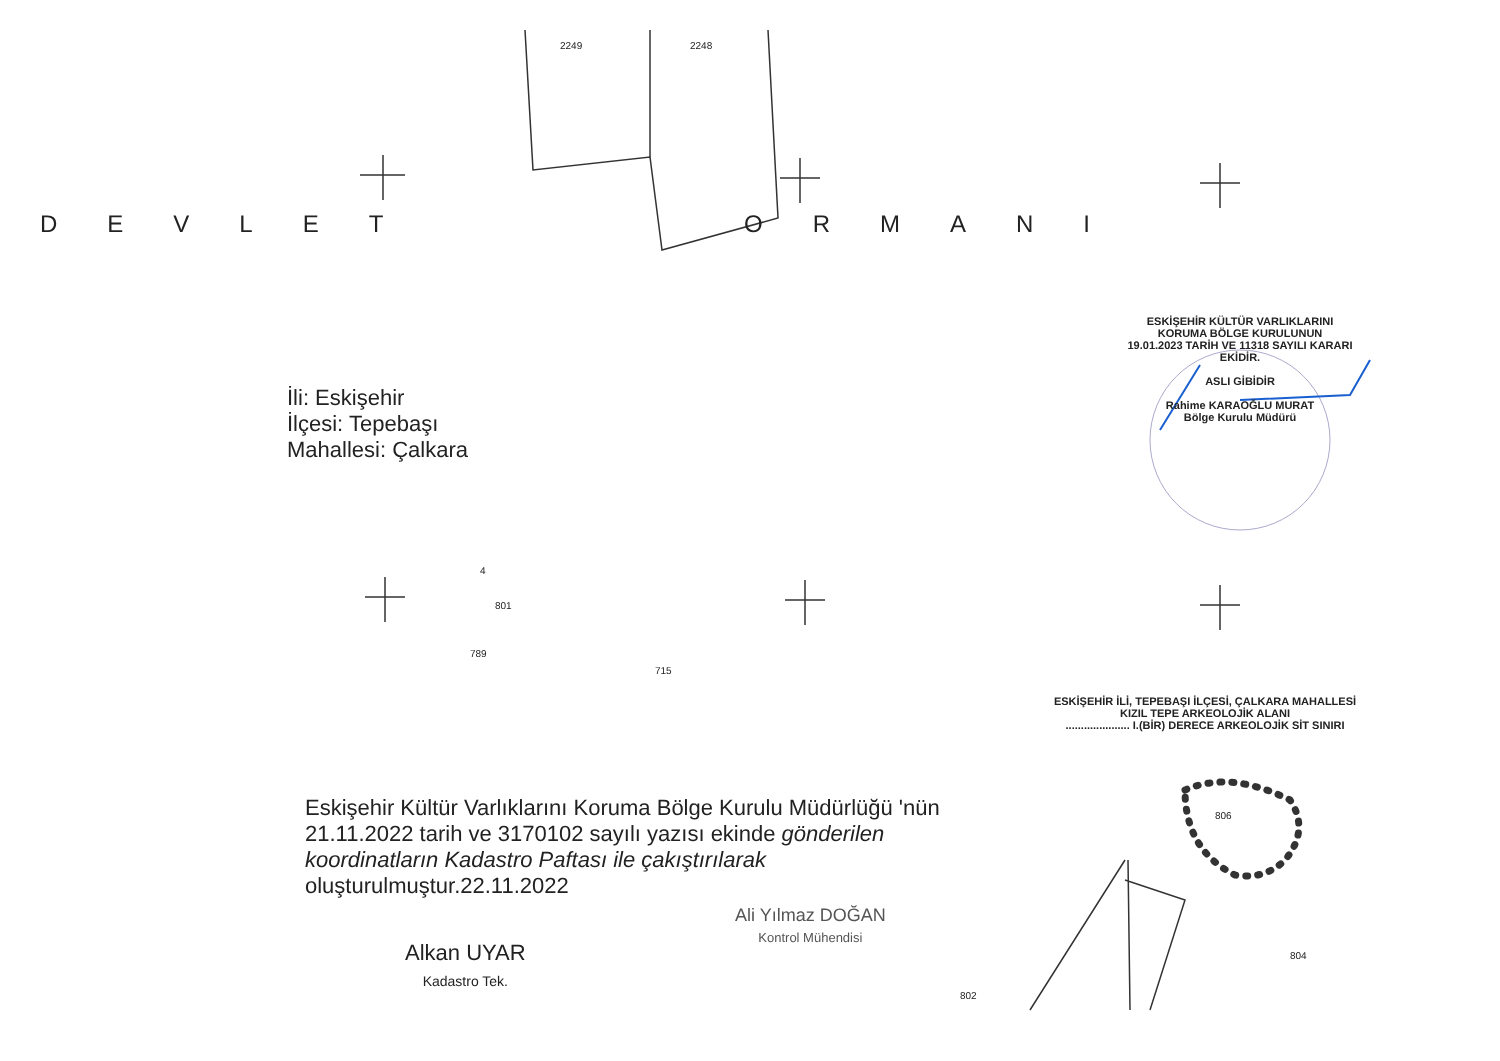DEVLET ORMANI
İli: Eskişehir
İlçesi: Tepebaşı
Mahallesi: Çalkara
ESKİŞEHİR KÜLTÜR VARLIKLARINI
KORUMA BÖLGE KURULUNUN
19.01.2023 TARİH VE 11318 SAYILI KARARI
EKİDİR.
ASLI GİBİDİR
Rahime KARAOĞLU MURAT
Bölge Kurulu Müdürü
ESKİŞEHİR İLİ, TEPEBAŞI İLÇESİ, ÇALKARA MAHALLESİ
KIZIL TEPE ARKEOLOJİK ALANI
..................... I.(BİR) DERECE ARKEOLOJİK SİT SINIRI
Eskişehir Kültür Varlıklarını Koruma Bölge Kurulu Müdürlüğü 'nün 21.11.2022 tarih ve 3170102 sayılı yazısı ekinde gönderilen koordinatların Kadastro Paftası ile çakıştırılarak oluşturulmuştur.22.11.2022
Alkan UYAR
Kadastro Tek.
Ali Yılmaz DOĞAN
Kontrol Mühendisi
2249 2248
4
801
789
715
806
804
802